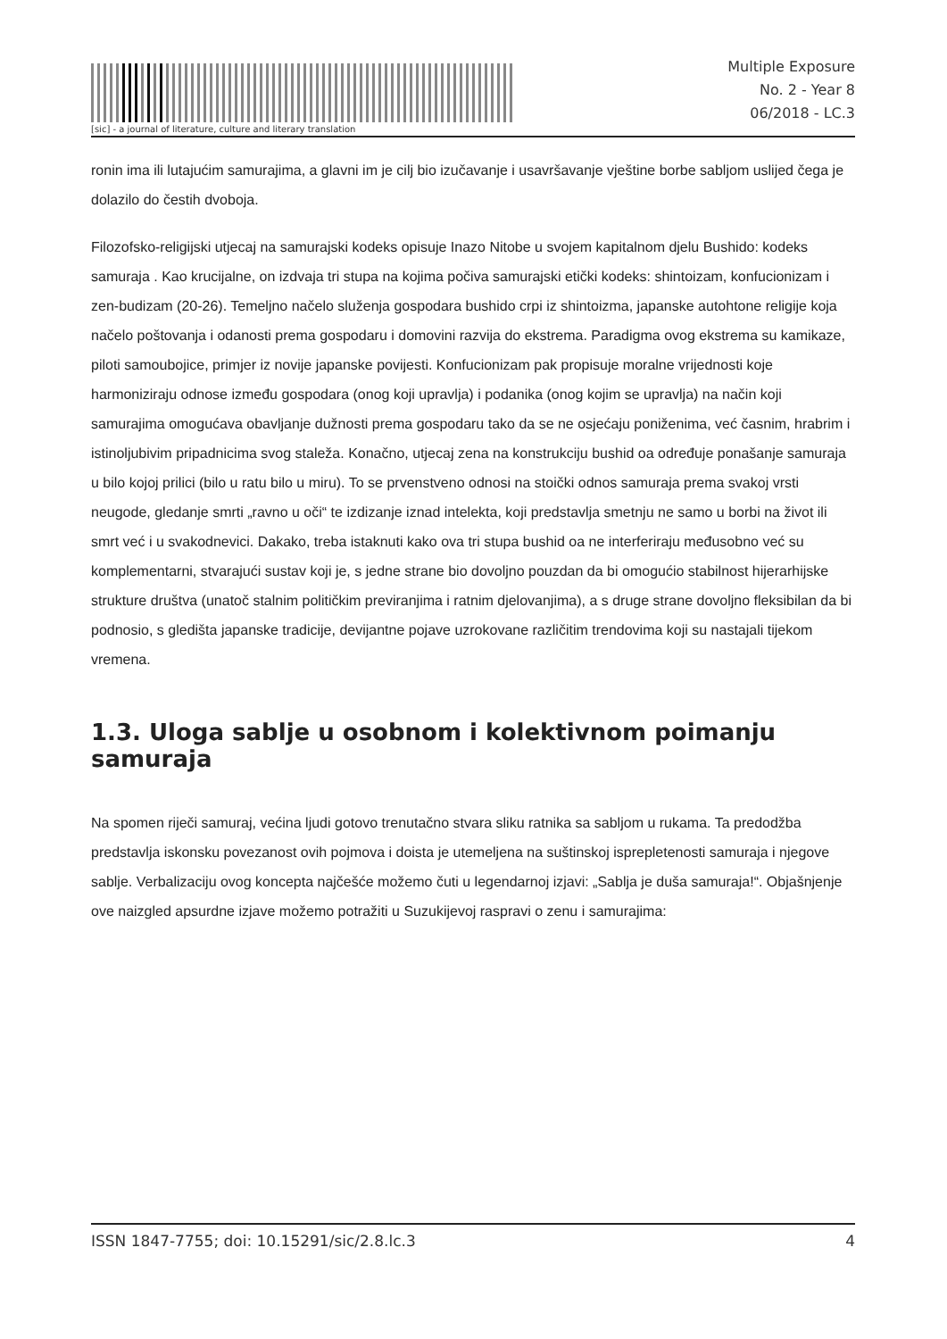[sic] - a journal of literature, culture and literary translation
Multiple Exposure
No. 2 - Year 8
06/2018 - LC.3
ronin ima ili lutajućim samurajima, a glavni im je cilj bio izučavanje i usavršavanje vještine borbe sabljom uslijed čega je dolazilo do čestih dvoboja.
Filozofsko-religijski utjecaj na samurajski kodeks opisuje Inazo Nitobe u svojem kapitalnom djelu Bushido: kodeks samuraja . Kao krucijalne, on izdvaja tri stupa na kojima počiva samurajski etički kodeks: shintoizam, konfucionizam i zen-budizam (20-26). Temeljno načelo služenja gospodara bushido crpi iz shintoizma, japanske autohtone religije koja načelo poštovanja i odanosti prema gospodaru i domovini razvija do ekstrema. Paradigma ovog ekstrema su kamikaze, piloti samoubojice, primjer iz novije japanske povijesti. Konfucionizam pak propisuje moralne vrijednosti koje harmoniziraju odnose između gospodara (onog koji upravlja) i podanika (onog kojim se upravlja) na način koji samurajima omogućava obavljanje dužnosti prema gospodaru tako da se ne osjećaju poniženima, već časnim, hrabrim i istinoljubivim pripadnicima svog staleža. Konačno, utjecaj zena na konstrukciju bushid oa određuje ponašanje samuraja u bilo kojoj prilici (bilo u ratu bilo u miru). To se prvenstveno odnosi na stoički odnos samuraja prema svakoj vrsti neugode, gledanje smrti „ravno u oči“ te izdizanje iznad intelekta, koji predstavlja smetnju ne samo u borbi na život ili smrt već i u svakodnevici. Dakako, treba istaknuti kako ova tri stupa bushid oa ne interferiraju međusobno već su komplementarni, stvarajući sustav koji je, s jedne strane bio dovoljno pouzdan da bi omogućio stabilnost hijerarhijske strukture društva (unatoč stalnim političkim previranjima i ratnim djelovanjima), a s druge strane dovoljno fleksibilan da bi podnosio, s gledišta japanske tradicije, devijantne pojave uzrokovane različitim trendovima koji su nastajali tijekom vremena.
1.3. Uloga sablje u osobnom i kolektivnom poimanju samuraja
Na spomen riječi samuraj, većina ljudi gotovo trenutačno stvara sliku ratnika sa sabljom u rukama. Ta predodžba predstavlja iskonsku povezanost ovih pojmova i doista je utemeljena na suštinskoj isprepletenosti samuraja i njegove sablje. Verbalizaciju ovog koncepta najčešće možemo čuti u legendarnoj izjavi: „Sablja je duša samuraja!“. Objašnjenje ove naizgled apsurdne izjave možemo potražiti u Suzukijevoj raspravi o zenu i samurajima:
ISSN 1847-7755; doi: 10.15291/sic/2.8.lc.3 4